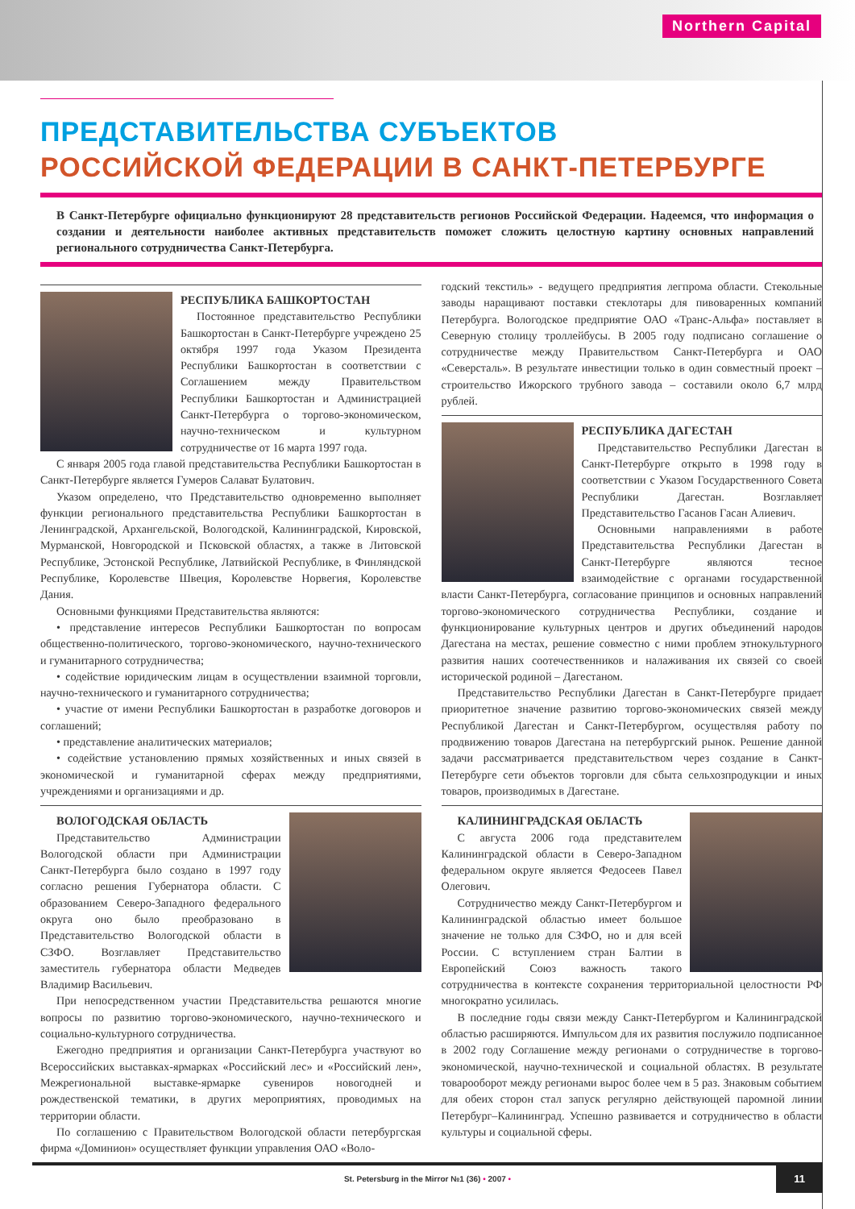Northern Capital
ПРЕДСТАВИТЕЛЬСТВА СУБЪЕКТОВ
РОССИЙСКОЙ ФЕДЕРАЦИИ В САНКТ-ПЕТЕРБУРГЕ
В Санкт-Петербурге официально функционируют 28 представительств регионов Российской Федерации. Надеемся, что информация о создании и деятельности наиболее активных представительств поможет сложить целостную картину основных направлений регионального сотрудничества Санкт-Петербурга.
РЕСПУБЛИКА БАШКОРТОСТАН
Постоянное представительство Республики Башкортостан в Санкт-Петербурге учреждено 25 октября 1997 года Указом Президента Республики Башкортостан в соответствии с Соглашением между Правительством Республики Башкортостан и Администрацией Санкт-Петербурга о торгово-экономическом, научно-техническом и культурном сотрудничестве от 16 марта 1997 года.
С января 2005 года главой представительства Республики Башкортостан в Санкт-Петербурге является Гумеров Салават Булатович.
Указом определено, что Представительство одновременно выполняет функции регионального представительства Республики Башкортостан в Ленинградской, Архангельской, Вологодской, Калининградской, Кировской, Мурманской, Новгородской и Псковской областях, а также в Литовской Республике, Эстонской Республике, Латвийской Республике, в Финляндской Республике, Королевстве Швеция, Королевстве Норвегия, Королевстве Дания.
Основными функциями Представительства являются:
• представление интересов Республики Башкортостан по вопросам общественно-политического, торгово-экономического, научно-технического и гуманитарного сотрудничества;
• содействие юридическим лицам в осуществлении взаимной торговли, научно-технического и гуманитарного сотрудничества;
• участие от имени Республики Башкортостан в разработке договоров и соглашений;
• представление аналитических материалов;
• содействие установлению прямых хозяйственных и иных связей в экономической и гуманитарной сферах между предприятиями, учреждениями и организациями и др.
ВОЛОГОДСКАЯ ОБЛАСТЬ
Представительство Администрации Вологодской области при Администрации Санкт-Петербурга было создано в 1997 году согласно решения Губернатора области. С образованием Северо-Западного федерального округа оно было преобразовано в Представительство Вологодской области в СЗФО. Возглавляет Представительство заместитель губернатора области Медведев Владимир Васильевич.
При непосредственном участии Представительства решаются многие вопросы по развитию торгово-экономического, научно-технического и социально-культурного сотрудничества.
Ежегодно предприятия и организации Санкт-Петербурга участвуют во Всероссийских выставках-ярмарках «Российский лес» и «Российский лен», Межрегиональной выставке-ярмарке сувениров новогодней и рождественской тематики, в других мероприятиях, проводимых на территории области.
По соглашению с Правительством Вологодской области петербургская фирма «Доминион» осуществляет функции управления ОАО «Воло-
годский текстиль» - ведущего предприятия легпрома области. Стекольные заводы наращивают поставки стеклотары для пивоваренных компаний Петербурга. Вологодское предприятие ОАО «Транс-Альфа» поставляет в Северную столицу троллейбусы. В 2005 году подписано соглашение о сотрудничестве между Правительством Санкт-Петербурга и ОАО «Северсталь». В результате инвестиции только в один совместный проект – строительство Ижорского трубного завода – составили около 6,7 млрд рублей.
РЕСПУБЛИКА ДАГЕСТАН
Представительство Республики Дагестан в Санкт-Петербурге открыто в 1998 году в соответствии с Указом Государственного Совета Республики Дагестан. Возглавляет Представительство Гасанов Гасан Алиевич.
Основными направлениями в работе Представительства Республики Дагестан в Санкт-Петербурге являются тесное взаимодействие с органами государственной власти Санкт-Петербурга, согласование принципов и основных направлений торгово-экономического сотрудничества Республики, создание и функционирование культурных центров и других объединений народов Дагестана на местах, решение совместно с ними проблем этнокультурного развития наших соотечественников и налаживания их связей со своей исторической родиной – Дагестаном.
Представительство Республики Дагестан в Санкт-Петербурге придает приоритетное значение развитию торгово-экономических связей между Республикой Дагестан и Санкт-Петербургом, осуществляя работу по продвижению товаров Дагестана на петербургский рынок. Решение данной задачи рассматривается представительством через создание в Санкт-Петербурге сети объектов торговли для сбыта сельхозпродукции и иных товаров, производимых в Дагестане.
КАЛИНИНГРАДСКАЯ ОБЛАСТЬ
С августа 2006 года представителем Калининградской области в Северо-Западном федеральном округе является Федосеев Павел Олегович.
Сотрудничество между Санкт-Петербургом и Калининградской областью имеет большое значение не только для СЗФО, но и для всей России. С вступлением стран Балтии в Европейский Союз важность такого сотрудничества в контексте сохранения территориальной целостности РФ многократно усилилась.
В последние годы связи между Санкт-Петербургом и Калининградской областью расширяются. Импульсом для их развития послужило подписанное в 2002 году Соглашение между регионами о сотрудничестве в торгово-экономической, научно-технической и социальной областях. В результате товарооборот между регионами вырос более чем в 5 раз. Знаковым событием для обеих сторон стал запуск регулярно действующей паромной линии Петербург–Калининград. Успешно развивается и сотрудничество в области культуры и социальной сферы.
St. Petersburg in the Mirror №1 (36) • 2007 •
11